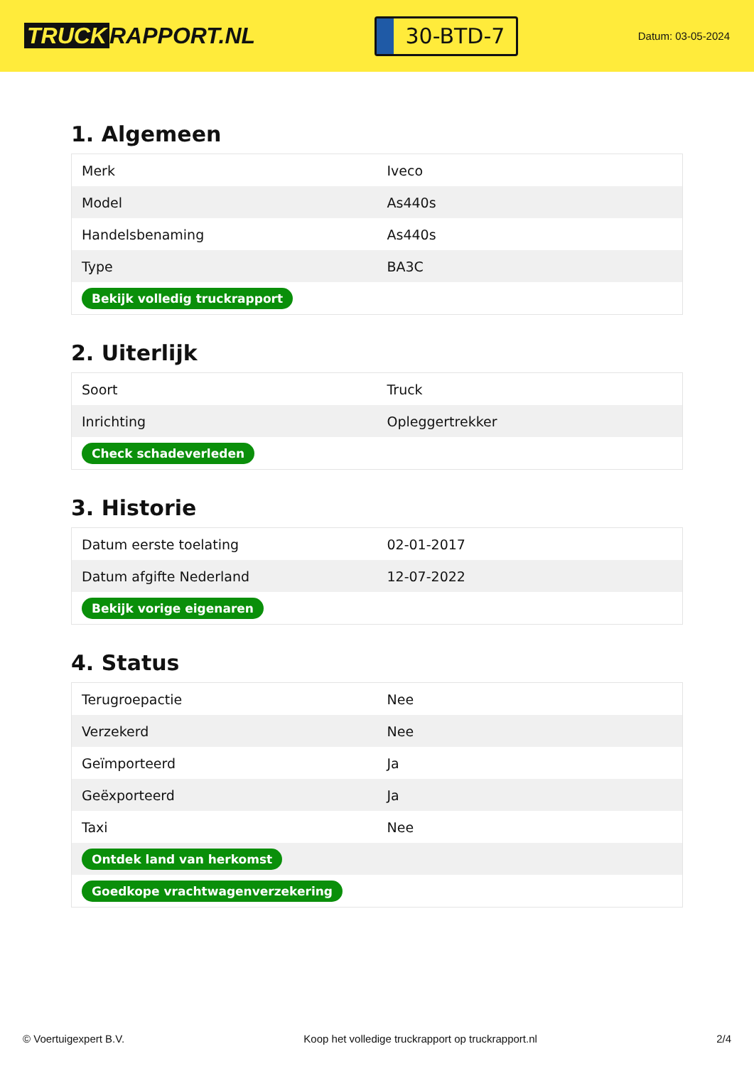TRUCK RAPPORT.NL
30-BTD-7
Datum: 03-05-2024
1. Algemeen
| Merk | Iveco |
| Model | As440s |
| Handelsbenaming | As440s |
| Type | BA3C |
| Bekijk volledig truckrapport | |
2. Uiterlijk
| Soort | Truck |
| Inrichting | Opleggertrekker |
| Check schadeverleden | |
3. Historie
| Datum eerste toelating | 02-01-2017 |
| Datum afgifte Nederland | 12-07-2022 |
| Bekijk vorige eigenaren | |
4. Status
| Terugroepactie | Nee |
| Verzekerd | Nee |
| Geïmporteerd | Ja |
| Geëxporteerd | Ja |
| Taxi | Nee |
| Ontdek land van herkomst | |
| Goedkope vrachtwagenverzekering | |
© Voertuigexpert B.V. Koop het volledige truckrapport op truckrapport.nl 2/4